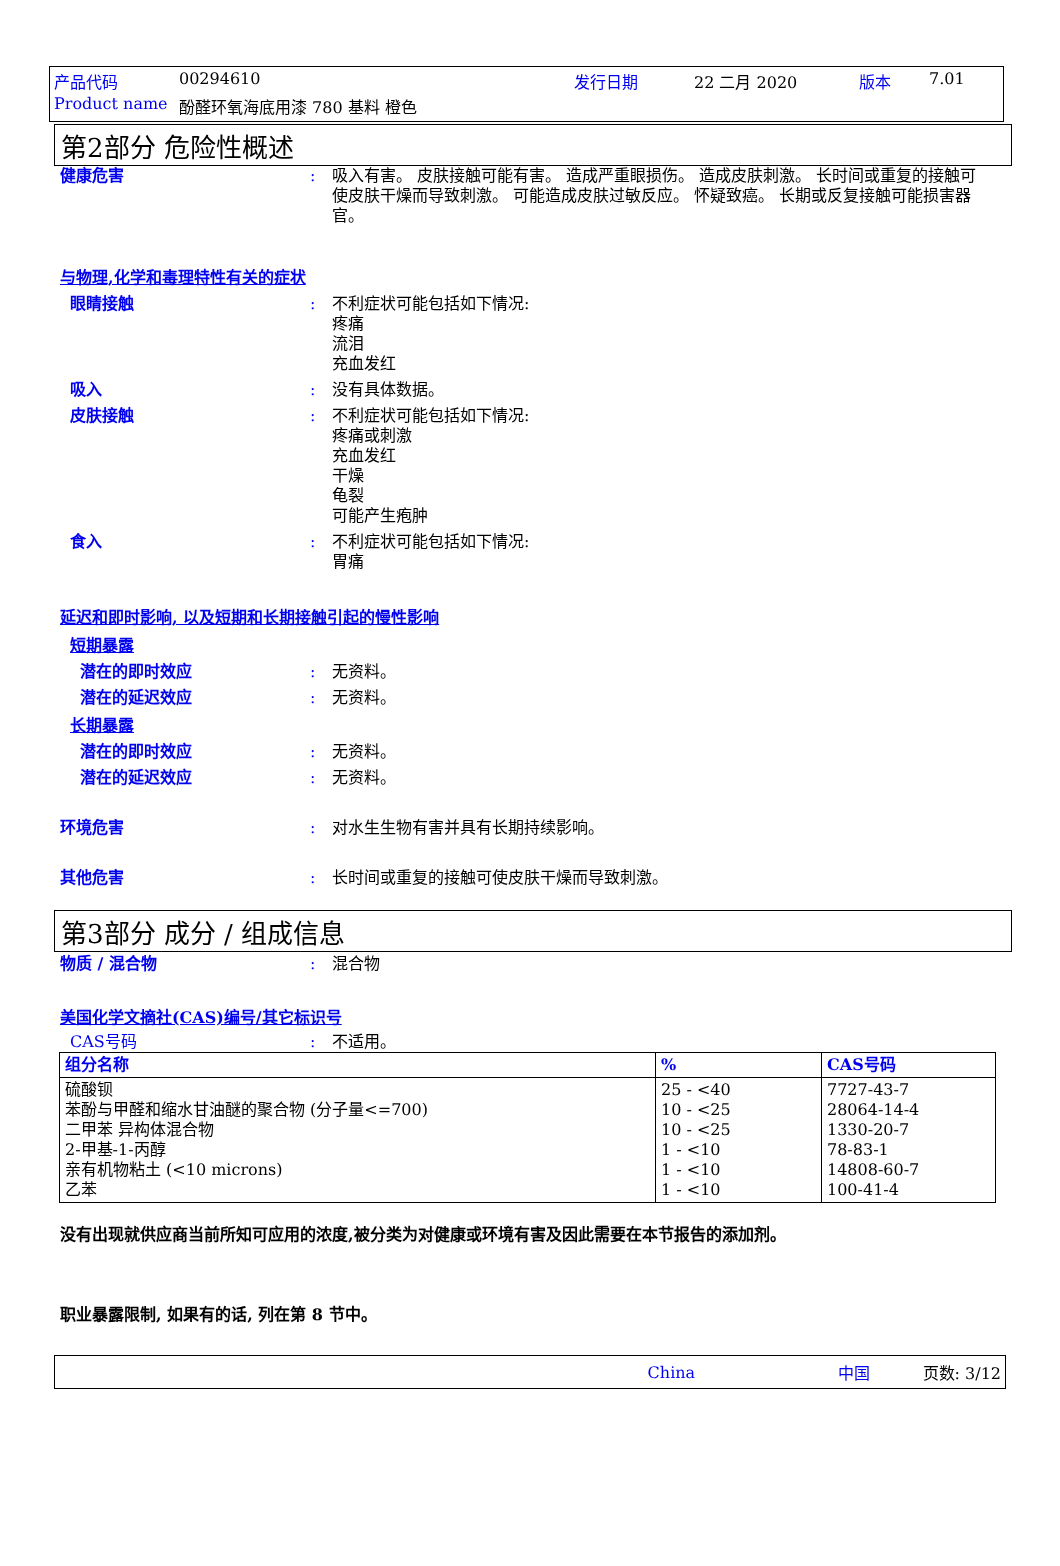产品代码 00294610 发行日期 22 二月 2020 版本 7.01
Product name 酚醛环氧海底用漆 780 基料 橙色
第2部分 危险性概述
健康危害: 吸入有害。 皮肤接触可能有害。 造成严重眼损伤。 造成皮肤刺激。 长时间或重复的接触可使皮肤干燥而导致刺激。 可能造成皮肤过敏反应。 怀疑致癌。 长期或反复接触可能损害器官。
与物理,化学和毒理特性有关的症状
眼睛接触: 不利症状可能包括如下情况:
疼痛
流泪
充血发红
吸入: 没有具体数据。
皮肤接触: 不利症状可能包括如下情况:
疼痛或刺激
充血发红
干燥
龟裂
可能产生疱肿
食入: 不利症状可能包括如下情况:
胃痛
延迟和即时影响, 以及短期和长期接触引起的慢性影响
短期暴露
潜在的即时效应: 无资料。
潜在的延迟效应: 无资料。
长期暴露
潜在的即时效应: 无资料。
潜在的延迟效应: 无资料。
环境危害: 对水生生物有害并具有长期持续影响。
其他危害: 长时间或重复的接触可使皮肤干燥而导致刺激。
第3部分 成分 / 组成信息
物质 / 混合物: 混合物
美国化学文摘社(CAS)编号/其它标识号
CAS号码: 不适用。
| 组分名称 | % | CAS号码 |
| --- | --- | --- |
| 硫酸钡 苯酚与甲醛和缩水甘油醚的聚合物 (分子量<=700) 二甲苯 异构体混合物 2-甲基-1-丙醇 亲有机物粘土 (<10 microns) 乙苯 | 25 - <40 10 - <25 10 - <25 1 - <10 1 - <10 1 - <10 | 7727-43-7 28064-14-4 1330-20-7 78-83-1 14808-60-7 100-41-4 |
没有出现就供应商当前所知可应用的浓度,被分类为对健康或环境有害及因此需要在本节报告的添加剂。
职业暴露限制, 如果有的话, 列在第 8 节中。
China 中国 页数: 3/12